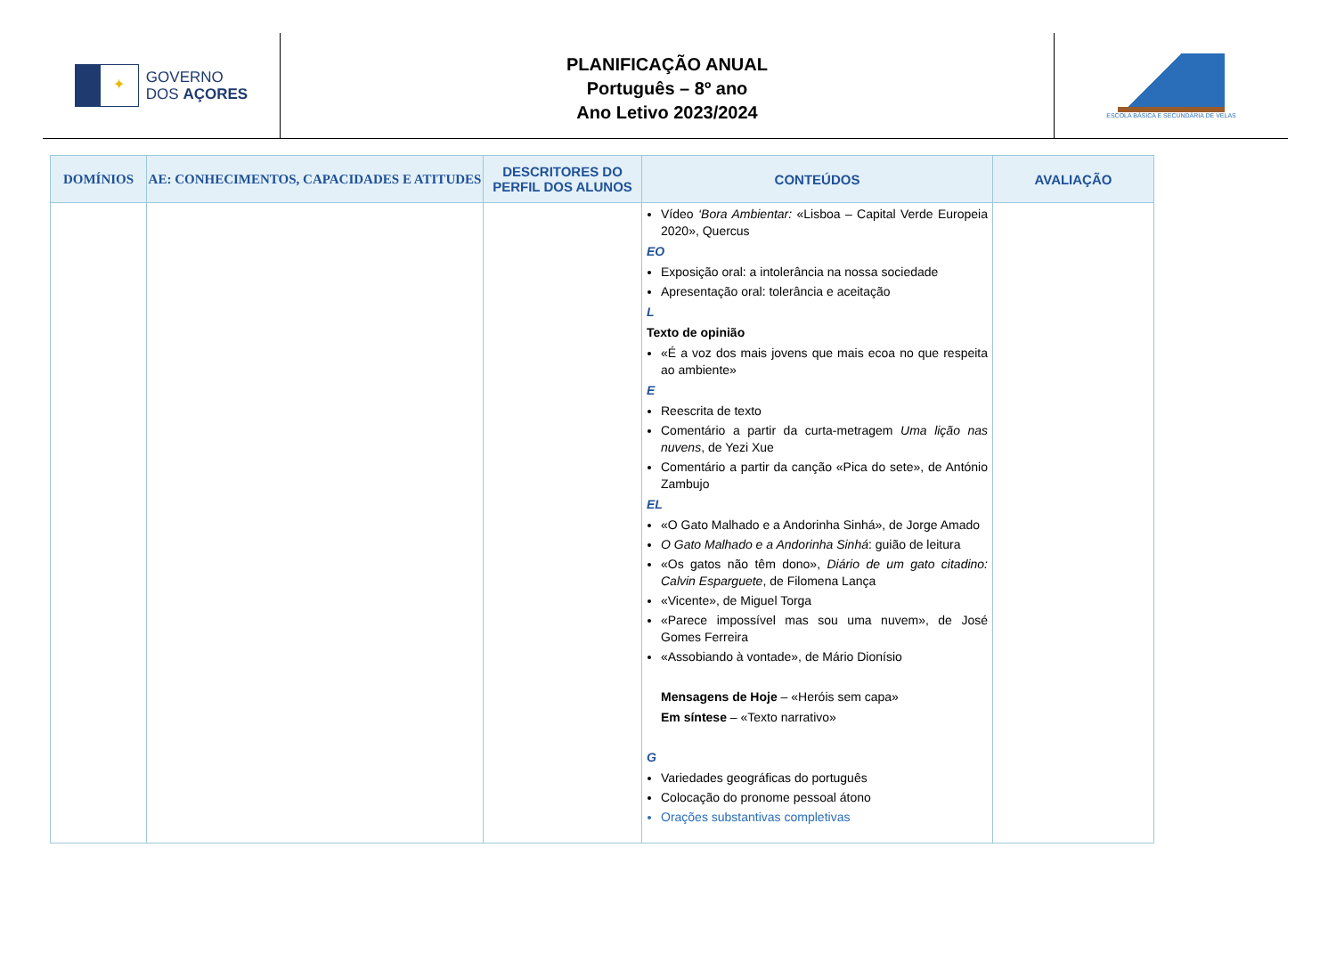✦
GOVERNO
DOS AÇORES
PLANIFICAÇÃO ANUAL
Português – 8º ano
Ano Letivo 2023/2024
ESCOLA BÁSICA E SECUNDÁRIA DE VELAS
| DOMÍNIOS | AE: CONHECIMENTOS, CAPACIDADES E ATITUDES | DESCRITORES DO PERFIL DOS ALUNOS | CONTEÚDOS | AVALIAÇÃO |
| --- | --- | --- | --- | --- |
| | | | Vídeo ‘Bora Ambientar: «Lisboa – Capital Verde Europeia 2020», Quercus EO Exposição oral: a intolerância na nossa sociedade Apresentação oral: tolerância e aceitação L Texto de opinião «É a voz dos mais jovens que mais ecoa no que respeita ao ambiente» E Reescrita de texto Comentário a partir da curta-metragem Uma lição nas nuvens , de Yezi Xue Comentário a partir da canção «Pica do sete», de António Zambujo EL «O Gato Malhado e a Andorinha Sinhá», de Jorge Amado O Gato Malhado e a Andorinha Sinhá : guião de leitura «Os gatos não têm dono», Diário de um gato citadino: Calvin Esparguete , de Filomena Lança «Vicente», de Miguel Torga «Parece impossível mas sou uma nuvem», de José Gomes Ferreira «Assobiando à vontade», de Mário Dionísio Mensagens de Hoje – «Heróis sem capa» Em síntese – «Texto narrativo» G Variedades geográficas do português Colocação do pronome pessoal átono Orações substantivas completivas | |